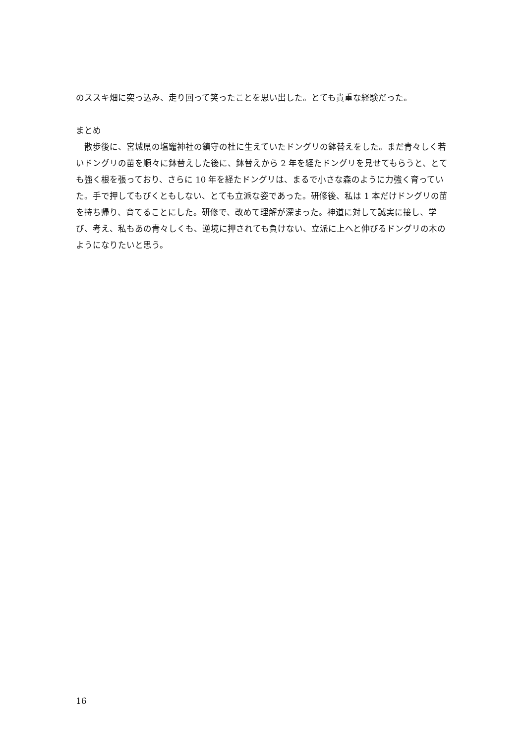のススキ畑に突っ込み、走り回って笑ったことを思い出した。とても貴重な経験だった。
まとめ
散歩後に、宮城県の塩竈神社の鎮守の杜に生えていたドングリの鉢替えをした。まだ青々しく若いドングリの苗を順々に鉢替えした後に、鉢替えから 2 年を経たドングリを見せてもらうと、とても強く根を張っており、さらに 10 年を経たドングリは、まるで小さな森のように力強く育っていた。手で押してもびくともしない、とても立派な姿であった。研修後、私は 1 本だけドングリの苗を持ち帰り、育てることにした。研修で、改めて理解が深まった。神道に対して誠実に接し、学び、考え、私もあの青々しくも、逆境に押されても負けない、立派に上へと伸びるドングリの木のようになりたいと思う。
16